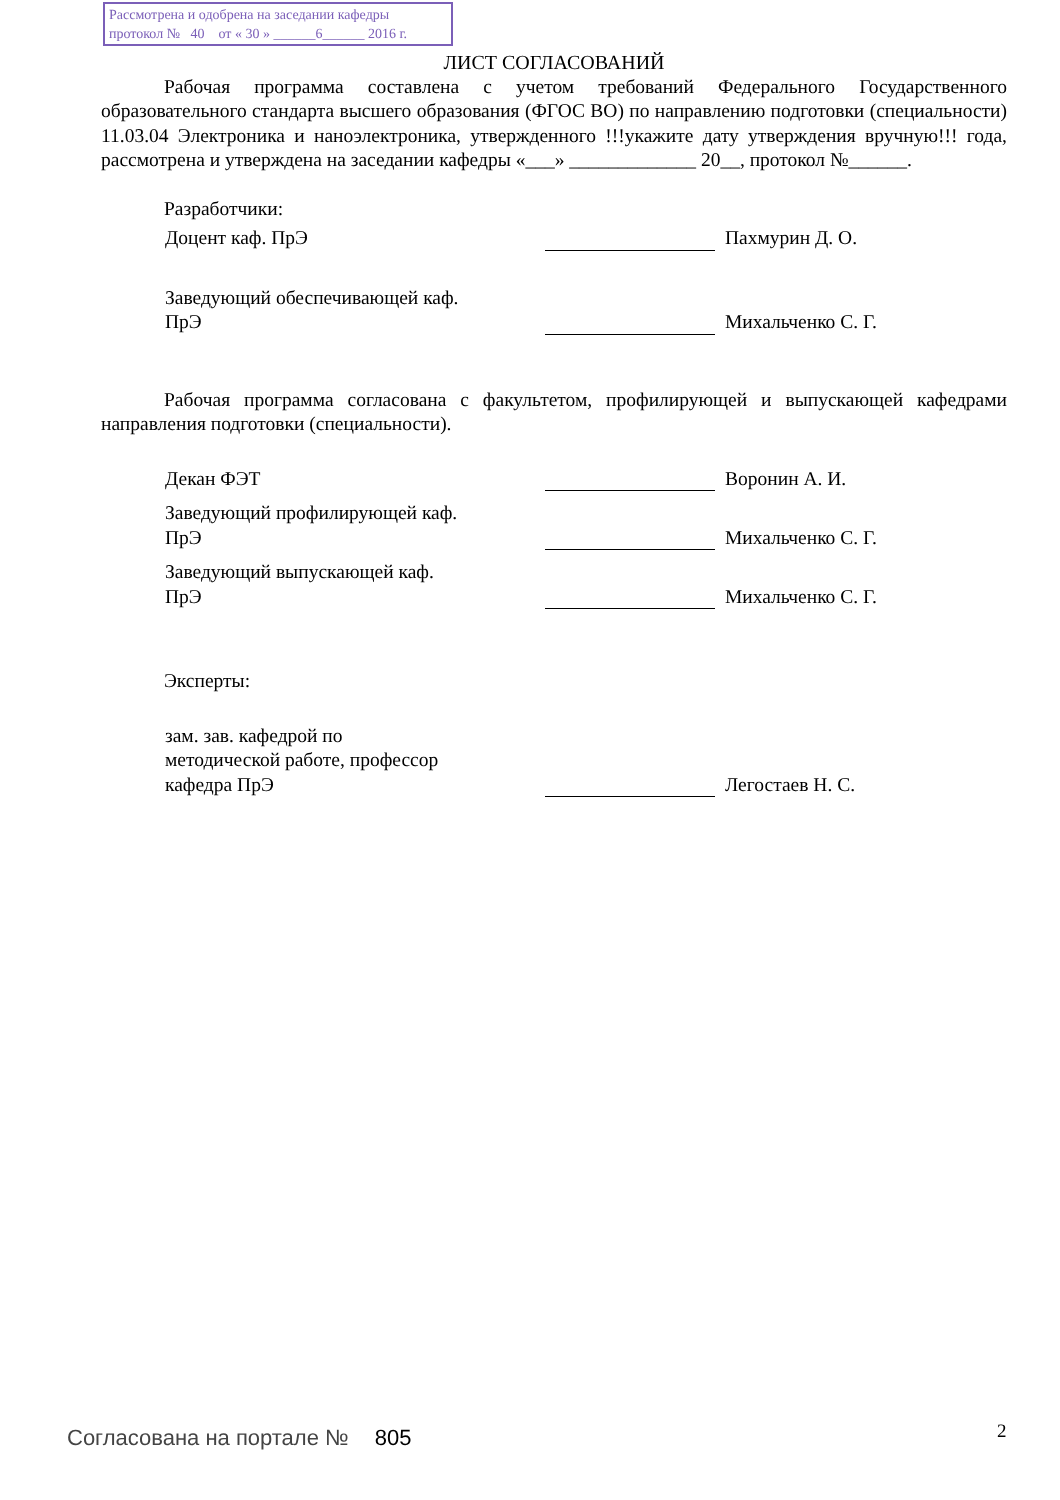Рассмотрена и одобрена на заседании кафедры
протокол № 40 от « 30 » ______6______ 2016 г.
ЛИСТ СОГЛАСОВАНИЙ
Рабочая программа составлена с учетом требований Федерального Государственного образовательного стандарта высшего образования (ФГОС ВО) по направлению подготовки (специальности) 11.03.04 Электроника и наноэлектроника, утвержденного !!!укажите дату утверждения вручную!!! года, рассмотрена и утверждена на заседании кафедры «___» _____________ 20__, протокол №______.
Разработчики:
Доцент каф. ПрЭ
Пахмурин Д. О.
Заведующий обеспечивающей каф.
ПрЭ
Михальченко С. Г.
Рабочая программа согласована с факультетом, профилирующей и выпускающей кафедрами направления подготовки (специальности).
Декан ФЭТ
Воронин А. И.
Заведующий профилирующей каф.
ПрЭ
Михальченко С. Г.
Заведующий выпускающей каф.
ПрЭ
Михальченко С. Г.
Эксперты:
зам. зав. кафедрой по
методической работе, профессор
кафедра ПрЭ
Легостаев Н. С.
Согласована на портале № 805 2